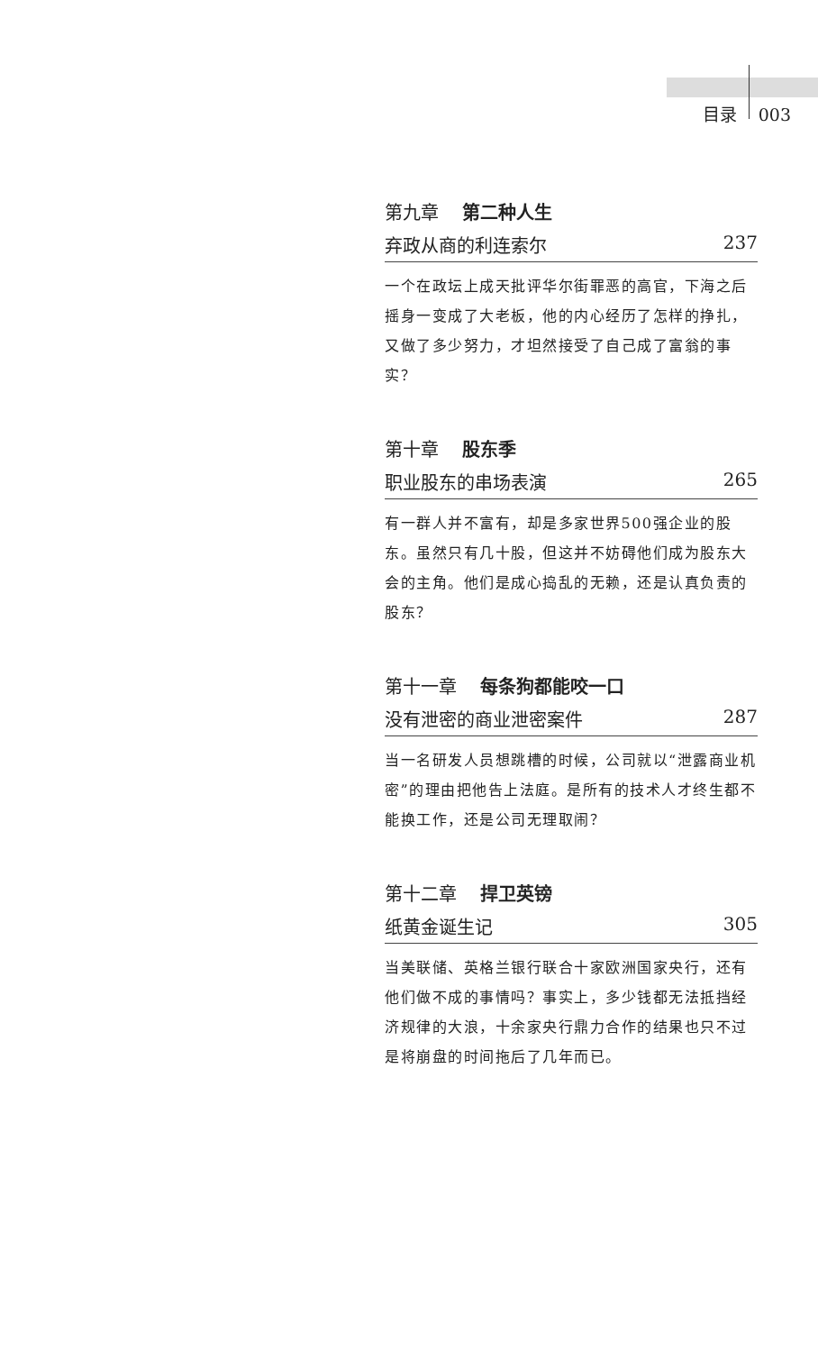目录 003
第九章 第二种人生
弃政从商的利连索尔 237
一个在政坛上成天批评华尔街罪恶的高官，下海之后摇身一变成了大老板，他的内心经历了怎样的挣扎，又做了多少努力，才坦然接受了自己成了富翁的事实？
第十章 股东季
职业股东的串场表演 265
有一群人并不富有，却是多家世界500强企业的股东。虽然只有几十股，但这并不妨碍他们成为股东大会的主角。他们是成心捣乱的无赖，还是认真负责的股东？
第十一章 每条狗都能咬一口
没有泄密的商业泄密案件 287
当一名研发人员想跳槽的时候，公司就以“泄露商业机密”的理由把他告上法庭。是所有的技术人才终生都不能换工作，还是公司无理取闹？
第十二章 捍卫英镑
纸黄金诞生记 305
当美联储、英格兰银行联合十家欧洲国家央行，还有他们做不成的事情吗？事实上，多少钱都无法抵挡经济规律的大浪，十余家央行鼎力合作的结果也只不过是将崩盘的时间拖后了几年而已。